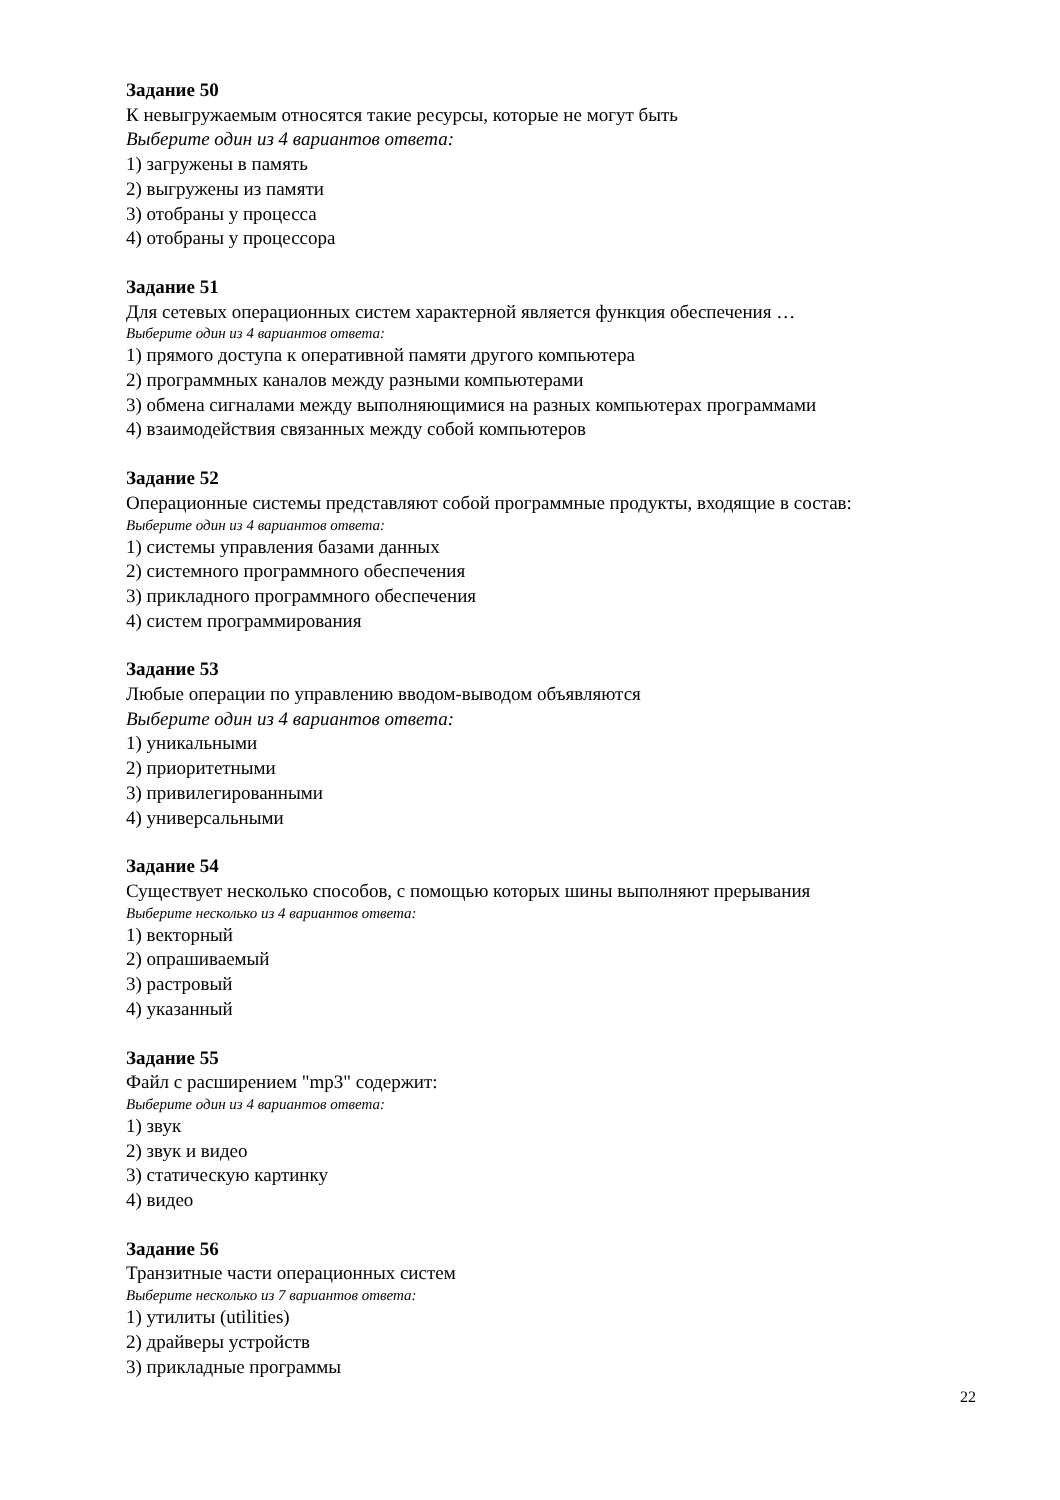Задание 50
К невыгружаемым относятся такие ресурсы, которые не могут быть
Выберите один из 4 вариантов ответа:
1) загружены в память
2) выгружены из памяти
3) отобраны у процесса
4) отобраны у процессора
Задание 51
Для сетевых операционных систем характерной является функция обеспечения …
Выберите один из 4 вариантов ответа:
1) прямого доступа к оперативной памяти другого компьютера
2) программных каналов между разными компьютерами
3) обмена сигналами между выполняющимися на разных компьютерах программами
4) взаимодействия связанных между собой компьютеров
Задание 52
Операционные системы представляют собой программные продукты, входящие в состав:
Выберите один из 4 вариантов ответа:
1) системы управления базами данных
2) системного программного обеспечения
3) прикладного программного обеспечения
4) систем программирования
Задание 53
Любые операции по управлению вводом-выводом объявляются
Выберите один из 4 вариантов ответа:
1) уникальными
2) приоритетными
3) привилегированными
4) универсальными
Задание 54
Существует несколько способов, с помощью которых шины выполняют прерывания
Выберите несколько из 4 вариантов ответа:
1) векторный
2) опрашиваемый
3) растровый
4) указанный
Задание 55
Файл с расширением "mp3" содержит:
Выберите один из 4 вариантов ответа:
1) звук
2) звук и видео
3) статическую картинку
4) видео
Задание 56
Транзитные части операционных систем
Выберите несколько из 7 вариантов ответа:
1) утилиты (utilities)
2) драйверы устройств
3) прикладные программы
22